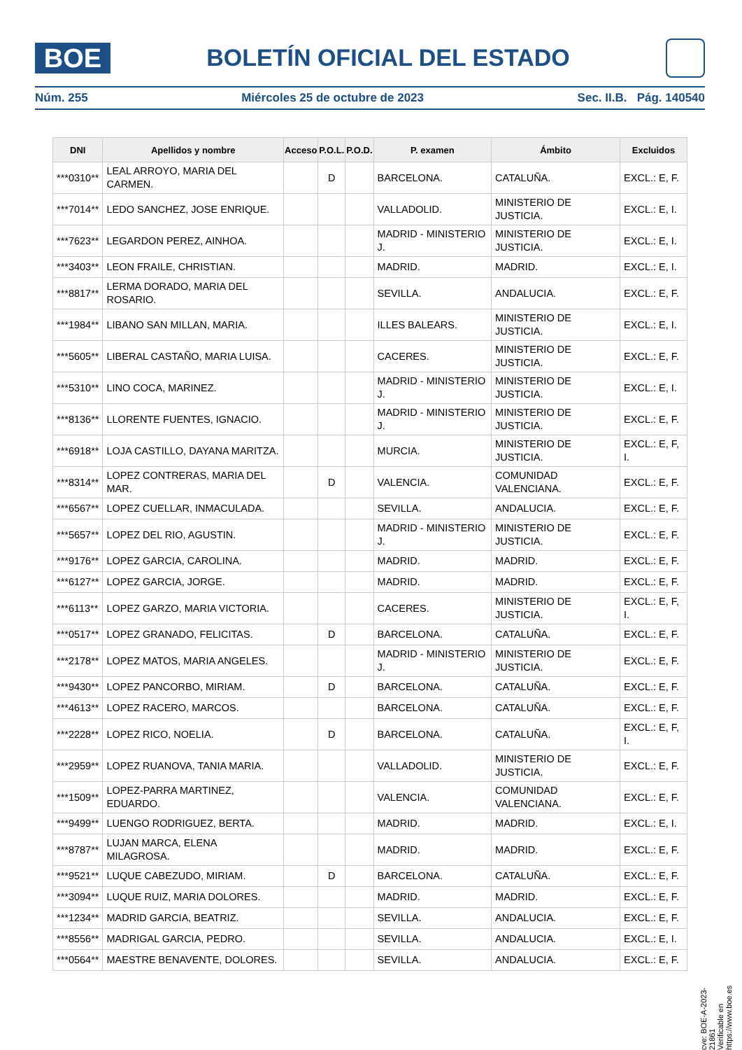BOE
BOLETÍN OFICIAL DEL ESTADO
Núm. 255 Miércoles 25 de octubre de 2023 Sec. II.B. Pág. 140540
| DNI | Apellidos y nombre | Acceso | P.O.L. | P.O.D. | P. examen | Ámbito | Excluidos |
| --- | --- | --- | --- | --- | --- | --- | --- |
| ***0310** | LEAL ARROYO, MARIA DEL CARMEN. | | D | | BARCELONA. | CATALUÑA. | EXCL.: E, F. |
| ***7014** | LEDO SANCHEZ, JOSE ENRIQUE. | | | | VALLADOLID. | MINISTERIO DE JUSTICIA. | EXCL.: E, I. |
| ***7623** | LEGARDON PEREZ, AINHOA. | | | | MADRID - MINISTERIO J. | MINISTERIO DE JUSTICIA. | EXCL.: E, I. |
| ***3403** | LEON FRAILE, CHRISTIAN. | | | | MADRID. | MADRID. | EXCL.: E, I. |
| ***8817** | LERMA DORADO, MARIA DEL ROSARIO. | | | | SEVILLA. | ANDALUCIA. | EXCL.: E, F. |
| ***1984** | LIBANO SAN MILLAN, MARIA. | | | | ILLES BALEARS. | MINISTERIO DE JUSTICIA. | EXCL.: E, I. |
| ***5605** | LIBERAL CASTAÑO, MARIA LUISA. | | | | CACERES. | MINISTERIO DE JUSTICIA. | EXCL.: E, F. |
| ***5310** | LINO COCA, MARINEZ. | | | | MADRID - MINISTERIO J. | MINISTERIO DE JUSTICIA. | EXCL.: E, I. |
| ***8136** | LLORENTE FUENTES, IGNACIO. | | | | MADRID - MINISTERIO J. | MINISTERIO DE JUSTICIA. | EXCL.: E, F. |
| ***6918** | LOJA CASTILLO, DAYANA MARITZA. | | | | MURCIA. | MINISTERIO DE JUSTICIA. | EXCL.: E, F, I. |
| ***8314** | LOPEZ CONTRERAS, MARIA DEL MAR. | | D | | VALENCIA. | COMUNIDAD VALENCIANA. | EXCL.: E, F. |
| ***6567** | LOPEZ CUELLAR, INMACULADA. | | | | SEVILLA. | ANDALUCIA. | EXCL.: E, F. |
| ***5657** | LOPEZ DEL RIO, AGUSTIN. | | | | MADRID - MINISTERIO J. | MINISTERIO DE JUSTICIA. | EXCL.: E, F. |
| ***9176** | LOPEZ GARCIA, CAROLINA. | | | | MADRID. | MADRID. | EXCL.: E, F. |
| ***6127** | LOPEZ GARCIA, JORGE. | | | | MADRID. | MADRID. | EXCL.: E, F. |
| ***6113** | LOPEZ GARZO, MARIA VICTORIA. | | | | CACERES. | MINISTERIO DE JUSTICIA. | EXCL.: E, F, I. |
| ***0517** | LOPEZ GRANADO, FELICITAS. | | D | | BARCELONA. | CATALUÑA. | EXCL.: E, F. |
| ***2178** | LOPEZ MATOS, MARIA ANGELES. | | | | MADRID - MINISTERIO J. | MINISTERIO DE JUSTICIA. | EXCL.: E, F. |
| ***9430** | LOPEZ PANCORBO, MIRIAM. | | D | | BARCELONA. | CATALUÑA. | EXCL.: E, F. |
| ***4613** | LOPEZ RACERO, MARCOS. | | | | BARCELONA. | CATALUÑA. | EXCL.: E, F. |
| ***2228** | LOPEZ RICO, NOELIA. | | D | | BARCELONA. | CATALUÑA. | EXCL.: E, F, I. |
| ***2959** | LOPEZ RUANOVA, TANIA MARIA. | | | | VALLADOLID. | MINISTERIO DE JUSTICIA. | EXCL.: E, F. |
| ***1509** | LOPEZ-PARRA MARTINEZ, EDUARDO. | | | | VALENCIA. | COMUNIDAD VALENCIANA. | EXCL.: E, F. |
| ***9499** | LUENGO RODRIGUEZ, BERTA. | | | | MADRID. | MADRID. | EXCL.: E, I. |
| ***8787** | LUJAN MARCA, ELENA MILAGROSA. | | | | MADRID. | MADRID. | EXCL.: E, F. |
| ***9521** | LUQUE CABEZUDO, MIRIAM. | | D | | BARCELONA. | CATALUÑA. | EXCL.: E, F. |
| ***3094** | LUQUE RUIZ, MARIA DOLORES. | | | | MADRID. | MADRID. | EXCL.: E, F. |
| ***1234** | MADRID GARCIA, BEATRIZ. | | | | SEVILLA. | ANDALUCIA. | EXCL.: E, F. |
| ***8556** | MADRIGAL GARCIA, PEDRO. | | | | SEVILLA. | ANDALUCIA. | EXCL.: E, I. |
| ***0564** | MAESTRE BENAVENTE, DOLORES. | | | | SEVILLA. | ANDALUCIA. | EXCL.: E, F. |
cve: BOE-A-2023-21861
Verificable en https://www.boe.es